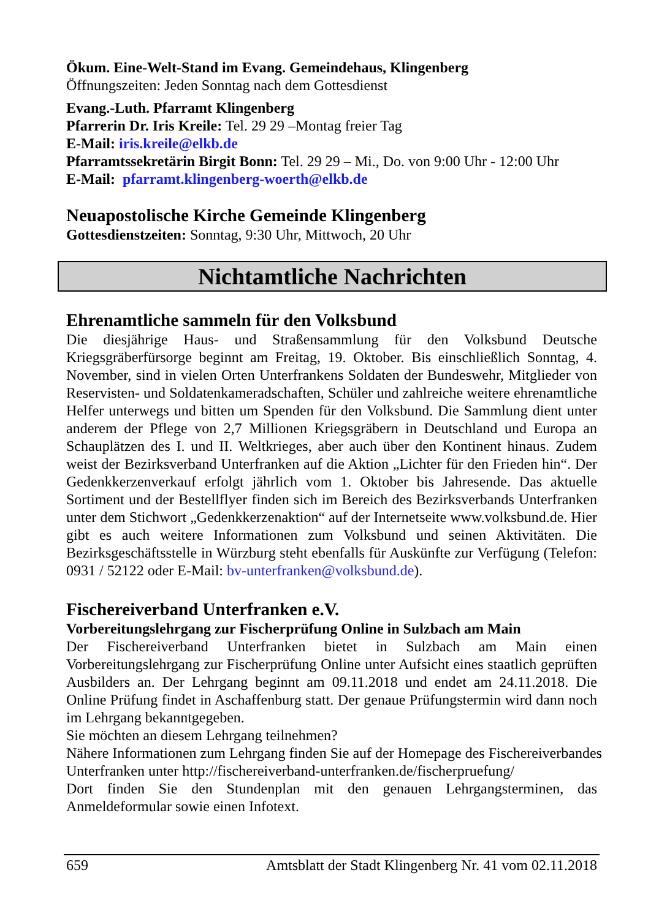Ökum. Eine-Welt-Stand im Evang. Gemeindehaus, Klingenberg
Öffnungszeiten: Jeden Sonntag nach dem Gottesdienst
Evang.-Luth. Pfarramt Klingenberg
Pfarrerin Dr. Iris Kreile: Tel. 29 29 –Montag freier Tag
E-Mail: iris.kreile@elkb.de
Pfarramtssekretärin Birgit Bonn: Tel. 29 29 – Mi., Do. von 9:00 Uhr - 12:00 Uhr
E-Mail: pfarramt.klingenberg-woerth@elkb.de
Neuapostolische Kirche Gemeinde Klingenberg
Gottesdienstzeiten: Sonntag, 9:30 Uhr, Mittwoch, 20 Uhr
Nichtamtliche Nachrichten
Ehrenamtliche sammeln für den Volksbund
Die diesjährige Haus- und Straßensammlung für den Volksbund Deutsche Kriegsgräberfürsorge beginnt am Freitag, 19. Oktober. Bis einschließlich Sonntag, 4. November, sind in vielen Orten Unterfrankens Soldaten der Bundeswehr, Mitglieder von Reservisten- und Soldatenkameradschaften, Schüler und zahlreiche weitere ehrenamtliche Helfer unterwegs und bitten um Spenden für den Volksbund. Die Sammlung dient unter anderem der Pflege von 2,7 Millionen Kriegsgräbern in Deutschland und Europa an Schauplätzen des I. und II. Weltkrieges, aber auch über den Kontinent hinaus. Zudem weist der Bezirksverband Unterfranken auf die Aktion „Lichter für den Frieden hin“. Der Gedenkkerzenverkauf erfolgt jährlich vom 1. Oktober bis Jahresende. Das aktuelle Sortiment und der Bestellflyer finden sich im Bereich des Bezirksverbands Unterfranken unter dem Stichwort „Gedenkkerzenaktion“ auf der Internetseite www.volksbund.de. Hier gibt es auch weitere Informationen zum Volksbund und seinen Aktivitäten. Die Bezirksgeschäftsstelle in Würzburg steht ebenfalls für Auskünfte zur Verfügung (Telefon: 0931 / 52122 oder E-Mail: bv-unterfranken@volksbund.de).
Fischereiverband Unterfranken e.V.
Vorbereitungslehrgang zur Fischerprüfung Online in Sulzbach am Main
Der Fischereiverband Unterfranken bietet in Sulzbach am Main einen Vorbereitungslehrgang zur Fischerprüfung Online unter Aufsicht eines staatlich geprüften Ausbilders an. Der Lehrgang beginnt am 09.11.2018 und endet am 24.11.2018. Die Online Prüfung findet in Aschaffenburg statt. Der genaue Prüfungstermin wird dann noch im Lehrgang bekanntgegeben.
Sie möchten an diesem Lehrgang teilnehmen?
Nähere Informationen zum Lehrgang finden Sie auf der Homepage des Fischereiverbandes Unterfranken unter http://fischereiverband-unterfranken.de/fischerpruefung/
Dort finden Sie den Stundenplan mit den genauen Lehrgangsterminen, das Anmeldeformular sowie einen Infotext.
659 Amtsblatt der Stadt Klingenberg Nr. 41 vom 02.11.2018